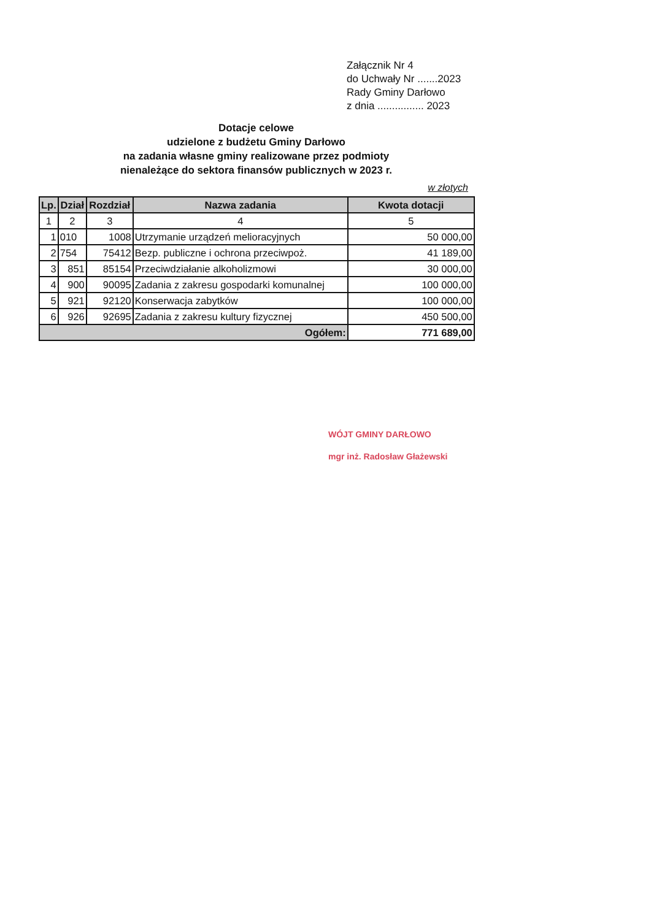Załącznik Nr 4
do Uchwały Nr .......2023
Rady Gminy Darłowo
z dnia ................ 2023
Dotacje celowe
udzielone z budżetu Gminy Darłowo
na zadania własne gminy realizowane przez podmioty
nienależące do sektora finansów publicznych w 2023 r.
w złotych
| Lp. | Dział | Rozdział | Nazwa zadania | Kwota dotacji |
| --- | --- | --- | --- | --- |
| 1 | 2 | 3 | 4 | 5 |
| 1 | 010 | 1008 | Utrzymanie urządzeń melioracyjnych | 50 000,00 |
| 2 | 754 | 75412 | Bezp. publiczne i ochrona przeciwpoż. | 41 189,00 |
| 3 | 851 | 85154 | Przeciwdziałanie alkoholizmowi | 30 000,00 |
| 4 | 900 | 90095 | Zadania z zakresu gospodarki komunalnej | 100 000,00 |
| 5 | 921 | 92120 | Konserwacja zabytków | 100 000,00 |
| 6 | 926 | 92695 | Zadania z zakresu kultury fizycznej | 450 500,00 |
| Ogółem: | | | | 771 689,00 |
WÓJT GMINY DARŁOWO
mgr inż. Radosław Głażewski